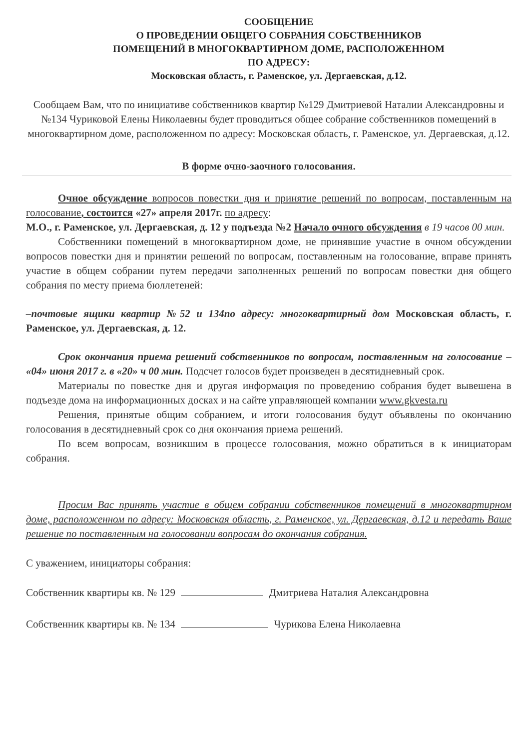СООБЩЕНИЕ
О ПРОВЕДЕНИИ ОБЩЕГО СОБРАНИЯ СОБСТВЕННИКОВ
ПОМЕЩЕНИЙ В МНОГОКВАРТИРНОМ ДОМЕ, РАСПОЛОЖЕННОМ
ПО АДРЕСУ:
Московская область, г. Раменское, ул. Дергаевская, д.12.
Сообщаем Вам, что по инициативе собственников квартир №129 Дмитриевой Наталии Александровны и №134 Чуриковой Елены Николаевны будет проводиться общее собрание собственников помещений в многоквартирном доме, расположенном по адресу: Московская область, г. Раменское, ул. Дергаевская, д.12.
В форме очно-заочного голосования.
Очное обсуждение вопросов повестки дня и принятие решений по вопросам, поставленным на голосование, состоится «27» апреля 2017г. по адресу:
М.О., г. Раменское, ул. Дергаевская, д. 12 у подъезда №2 Начало очного обсуждения в 19 часов 00 мин.
Собственники помещений в многоквартирном доме, не принявшие участие в очном обсуждении вопросов повестки дня и принятии решений по вопросам, поставленным на голосование, вправе принять участие в общем собрании путем передачи заполненных решений по вопросам повестки дня общего собрания по месту приема бюллетеней:
–почтовые ящики квартир №52 и 134по адресу: многоквартирный дом Московская область, г. Раменское, ул. Дергаевская, д. 12.
Срок окончания приема решений собственников по вопросам, поставленным на голосование – «04» июня 2017 г. в «20» ч 00 мин. Подсчет голосов будет произведен в десятидневный срок.
Материалы по повестке дня и другая информация по проведению собрания будет вывешена в подъезде дома на информационных досках и на сайте управляющей компании www.gkvesta.ru
Решения, принятые общим собранием, и итоги голосования будут объявлены по окончанию голосования в десятидневный срок со дня окончания приема решений.
По всем вопросам, возникшим в процессе голосования, можно обратиться в к инициаторам собрания.
Просим Вас принять участие в общем собрании собственников помещений в многоквартирном доме, расположенном по адресу: Московская область, г. Раменское, ул. Дергаевская, д.12 и передать Ваше решение по поставленным на голосовании вопросам до окончания собрания.
С уважением, инициаторы собрания:
Собственник квартиры кв. № 129 Дмитриева Наталия Александровна
Собственник квартиры кв. № 134 Чурикова Елена Николаевна